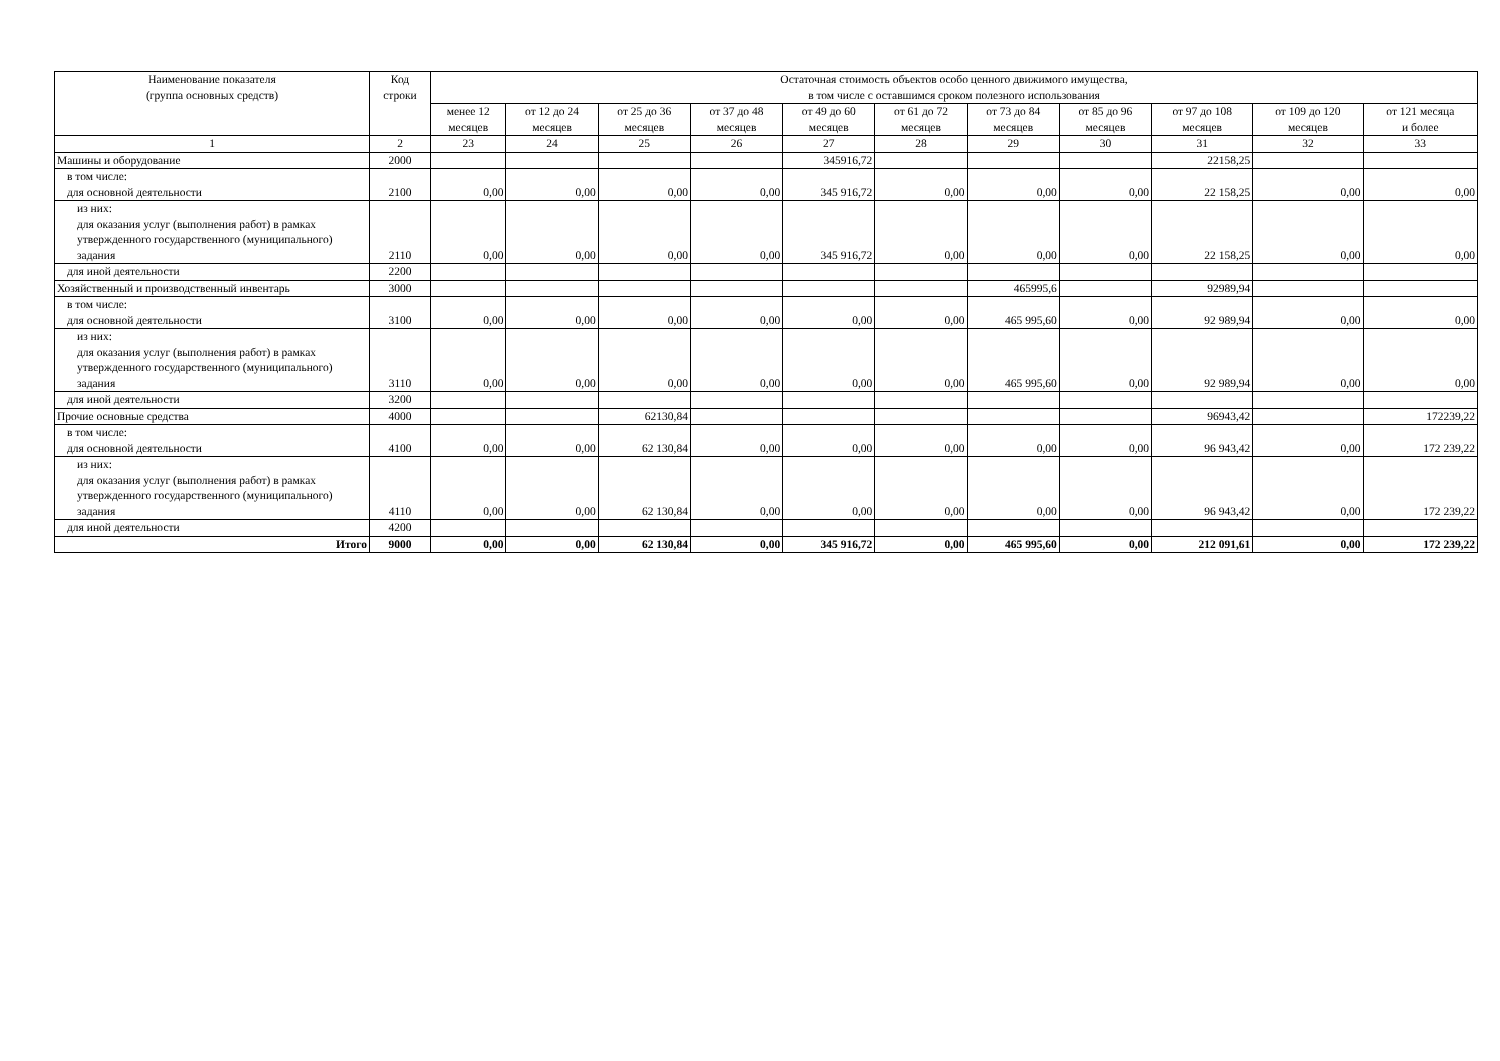| Наименование показателя (группа основных средств) | Код строки | Остаточная стоимость объектов особо ценного движимого имущества, в том числе с оставшимся сроком полезного использования | | | | | | | | | | |
| --- | --- | --- | --- | --- | --- | --- | --- | --- | --- | --- | --- | --- |
| | | менее 12 месяцев | от 12 до 24 месяцев | от 25 до 36 месяцев | от 37 до 48 месяцев | от 49 до 60 месяцев | от 61 до 72 месяцев | от 73 до 84 месяцев | от 85 до 96 месяцев | от 97 до 108 месяцев | от 109 до 120 месяцев | от 121 месяца и более |
| 1 | 2 | 23 | 24 | 25 | 26 | 27 | 28 | 29 | 30 | 31 | 32 | 33 |
| Машины и оборудование | 2000 | | | | | 345916,72 | | | | 22158,25 | | |
| в том числе: для основной деятельности | 2100 | 0,00 | 0,00 | 0,00 | 0,00 | 345 916,72 | 0,00 | 0,00 | 0,00 | 22 158,25 | 0,00 | 0,00 |
| из них: для оказания услуг (выполнения работ) в рамках утвержденного государственного (муниципального) задания | 2110 | 0,00 | 0,00 | 0,00 | 0,00 | 345 916,72 | 0,00 | 0,00 | 0,00 | 22 158,25 | 0,00 | 0,00 |
| для иной деятельности | 2200 | | | | | | | | | | | |
| Хозяйственный и производственный инвентарь | 3000 | | | | | | | 465995,6 | | 92989,94 | | |
| в том числе: для основной деятельности | 3100 | 0,00 | 0,00 | 0,00 | 0,00 | 0,00 | 0,00 | 465 995,60 | 0,00 | 92 989,94 | 0,00 | 0,00 |
| из них: для оказания услуг (выполнения работ) в рамках утвержденного государственного (муниципального) задания | 3110 | 0,00 | 0,00 | 0,00 | 0,00 | 0,00 | 0,00 | 465 995,60 | 0,00 | 92 989,94 | 0,00 | 0,00 |
| для иной деятельности | 3200 | | | | | | | | | | | |
| Прочие основные средства | 4000 | | | 62130,84 | | | | | | 96943,42 | | 172239,22 |
| в том числе: для основной деятельности | 4100 | 0,00 | 0,00 | 62 130,84 | 0,00 | 0,00 | 0,00 | 0,00 | 0,00 | 96 943,42 | 0,00 | 172 239,22 |
| из них: для оказания услуг (выполнения работ) в рамках утвержденного государственного (муниципального) задания | 4110 | 0,00 | 0,00 | 62 130,84 | 0,00 | 0,00 | 0,00 | 0,00 | 0,00 | 96 943,42 | 0,00 | 172 239,22 |
| для иной деятельности | 4200 | | | | | | | | | | | |
| Итого | 9000 | 0,00 | 0,00 | 62 130,84 | 0,00 | 345 916,72 | 0,00 | 465 995,60 | 0,00 | 212 091,61 | 0,00 | 172 239,22 |